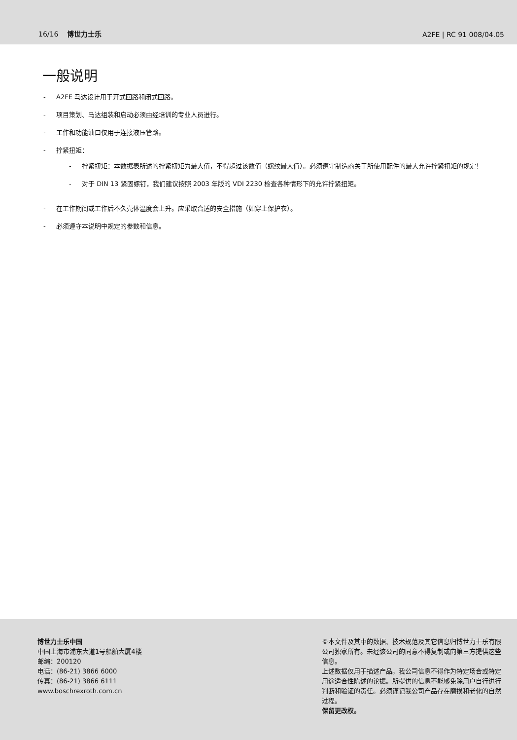16/16 博世力士乐 A2FE | RC 91 008/04.05
一般说明
- A2FE 马达设计用于开式回路和闭式回路。
- 项目策划、马达组装和启动必须由经培训的专业人员进行。
- 工作和功能油口仅用于连接液压管路。
- 拧紧扭矩：
- 拧紧扭矩：本数据表所述的拧紧扭矩为最大值，不得超过该数值（螺纹最大值）。必须遵守制造商关于所使用配件的最大允许拧紧扭矩的规定！
- 对于 DIN 13 紧固螺钉，我们建议按照 2003 年版的 VDI 2230 检查各种情形下的允许拧紧扭矩。
- 在工作期间或工作后不久壳体温度会上升。应采取合适的安全措施（如穿上保护衣）。
- 必须遵守本说明中规定的参数和信息。
博世力士乐中国
中国上海市浦东大道1号船舶大厦4楼
邮编：200120
电话：(86-21) 3866 6000
传真：(86-21) 3866 6111
www.boschrexroth.com.cn
©本文件及其中的数据、技术规范及其它信息归博世力士乐有限公司独家所有。未经该公司的同意不得复制或向第三方提供这些信息。
上述数据仅用于描述产品。我公司信息不得作为特定场合或特定用途适合性陈述的论据。所提供的信息不能够免除用户自行进行判断和验证的责任。必须谨记我公司产品存在磨损和老化的自然过程。
保留更改权。